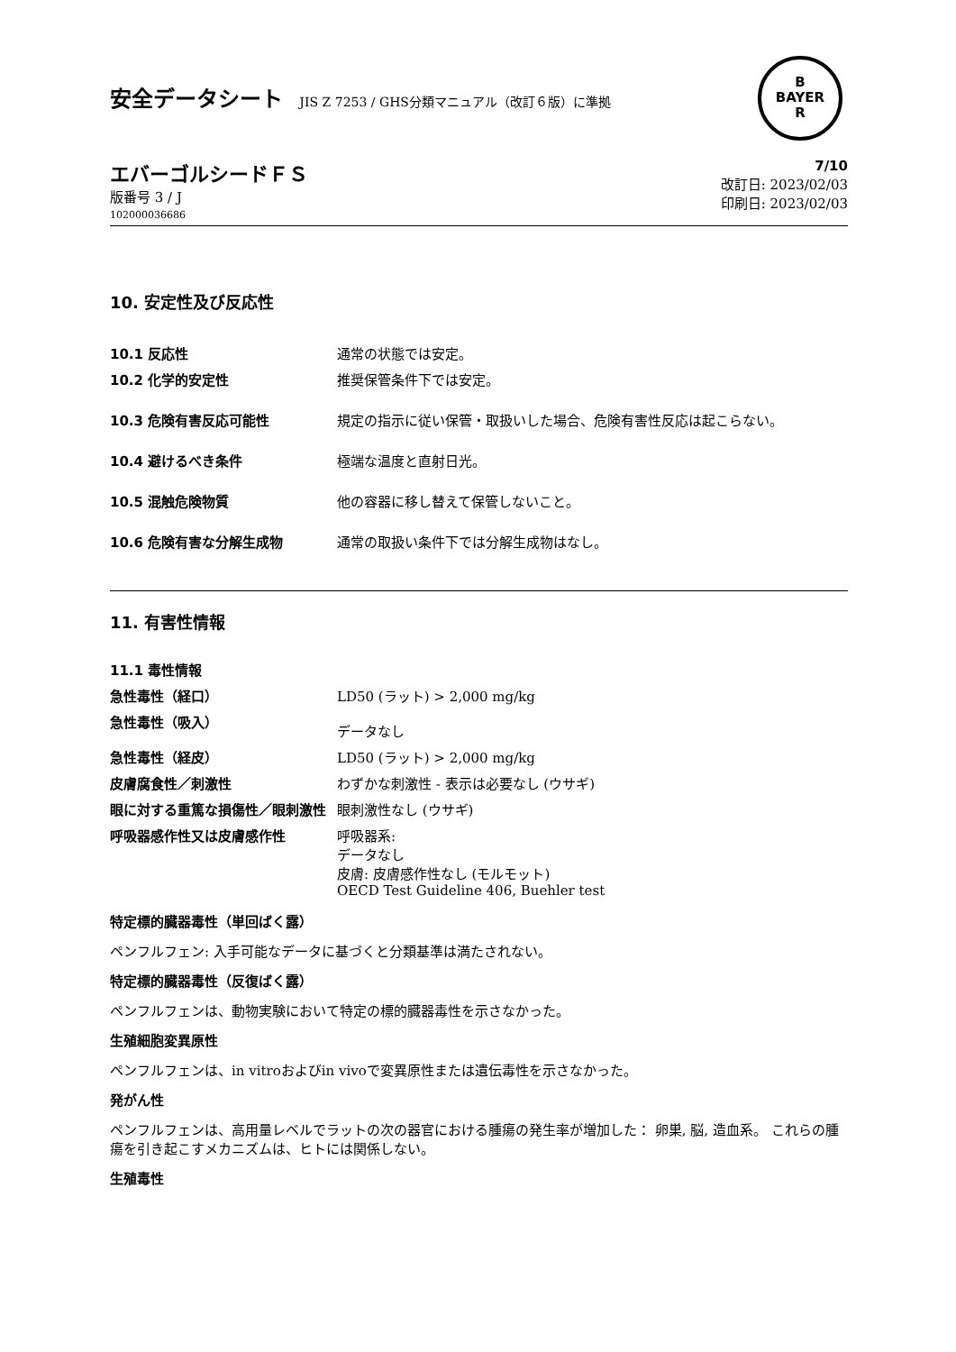安全データシート JIS Z 7253 / GHS分類マニュアル（改訂６版）に準拠
B
BAYER
R
エバーゴルシードＦＳ
版番号 3 / J
102000036686
7/10
改訂日: 2023/02/03
印刷日: 2023/02/03
10. 安定性及び反応性
| 10.1 反応性 | 通常の状態では安定。 |
| 10.2 化学的安定性 | 推奨保管条件下では安定。 |
| 10.3 危険有害反応可能性 | 規定の指示に従い保管・取扱いした場合、危険有害性反応は起こらない。 |
| 10.4 避けるべき条件 | 極端な温度と直射日光。 |
| 10.5 混触危険物質 | 他の容器に移し替えて保管しないこと。 |
| 10.6 危険有害な分解生成物 | 通常の取扱い条件下では分解生成物はなし。 |
11. 有害性情報
11.1 毒性情報
| 急性毒性（経口） | LD50 (ラット) > 2,000 mg/kg |
| 急性毒性（吸入） | データなし |
| 急性毒性（経皮） | LD50 (ラット) > 2,000 mg/kg |
| 皮膚腐食性／刺激性 | わずかな刺激性 - 表示は必要なし (ウサギ) |
| 眼に対する重篤な損傷性／眼刺激性 | 眼刺激性なし (ウサギ) |
| 呼吸器感作性又は皮膚感作性 | 呼吸器系: データなし 皮膚: 皮膚感作性なし (モルモット) OECD Test Guideline 406, Buehler test |
特定標的臓器毒性（単回ばく露）
ペンフルフェン: 入手可能なデータに基づくと分類基準は満たされない。
特定標的臓器毒性（反復ばく露）
ペンフルフェンは、動物実験において特定の標的臓器毒性を示さなかった。
生殖細胞変異原性
ペンフルフェンは、in vitroおよびin vivoで変異原性または遺伝毒性を示さなかった。
発がん性
ペンフルフェンは、高用量レベルでラットの次の器官における腫瘍の発生率が増加した： 卵巣, 脳, 造血系。 これらの腫瘍を引き起こすメカニズムは、ヒトには関係しない。
生殖毒性